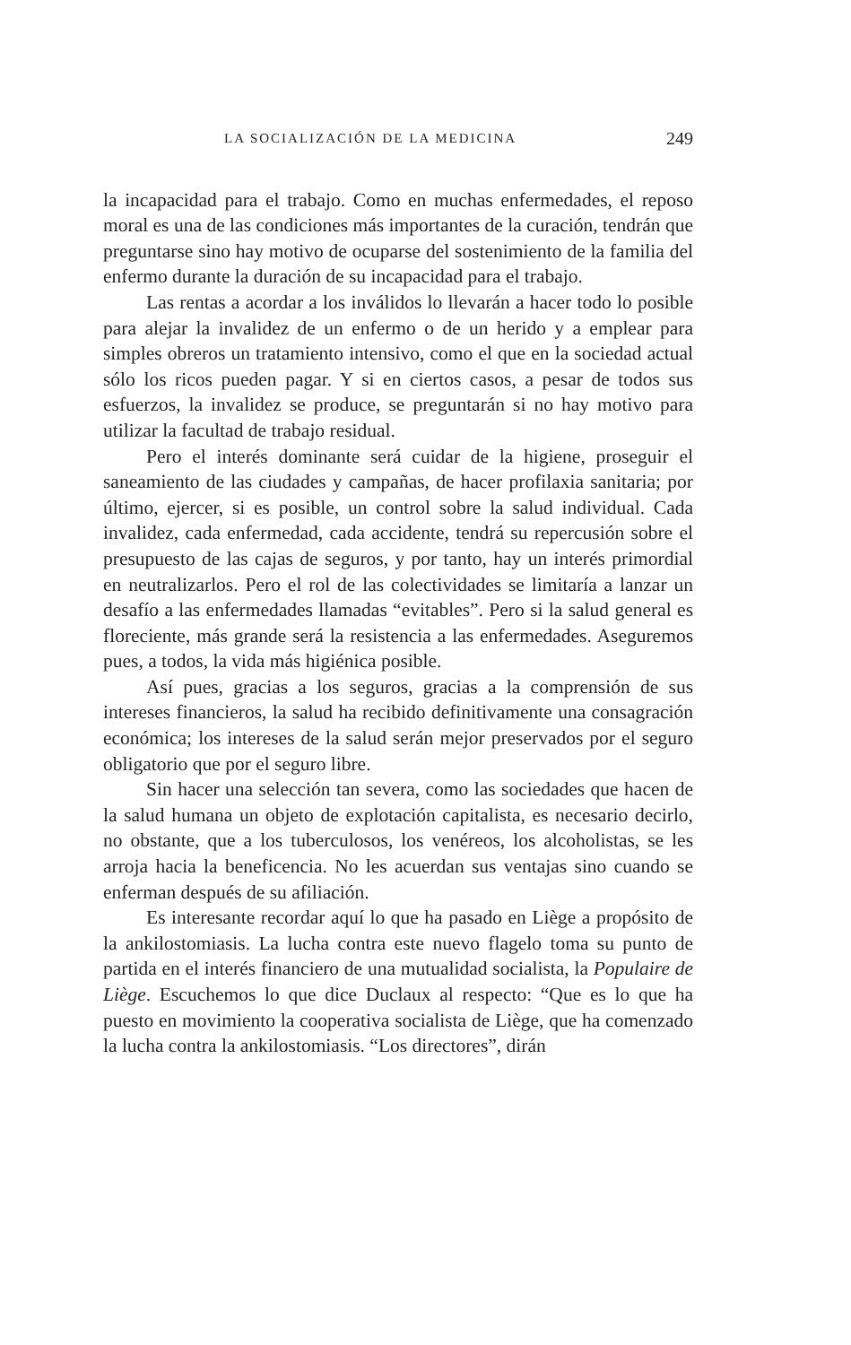LA SOCIALIZACIÓN DE LA MEDICINA 249
la incapacidad para el trabajo. Como en muchas enfermedades, el reposo moral es una de las condiciones más importantes de la curación, tendrán que preguntarse sino hay motivo de ocuparse del sostenimiento de la familia del enfermo durante la duración de su incapacidad para el trabajo.
Las rentas a acordar a los inválidos lo llevarán a hacer todo lo posible para alejar la invalidez de un enfermo o de un herido y a emplear para simples obreros un tratamiento intensivo, como el que en la sociedad actual sólo los ricos pueden pagar. Y si en ciertos casos, a pesar de todos sus esfuerzos, la invalidez se produce, se preguntarán si no hay motivo para utilizar la facultad de trabajo residual.
Pero el interés dominante será cuidar de la higiene, proseguir el saneamiento de las ciudades y campañas, de hacer profilaxia sanitaria; por último, ejercer, si es posible, un control sobre la salud individual. Cada invalidez, cada enfermedad, cada accidente, tendrá su repercusión sobre el presupuesto de las cajas de seguros, y por tanto, hay un interés primordial en neutralizarlos. Pero el rol de las colectividades se limitaría a lanzar un desafío a las enfermedades llamadas “evitables”. Pero si la salud general es floreciente, más grande será la resistencia a las enfermedades. Aseguremos pues, a todos, la vida más higiénica posible.
Así pues, gracias a los seguros, gracias a la comprensión de sus intereses financieros, la salud ha recibido definitivamente una consagración económica; los intereses de la salud serán mejor preservados por el seguro obligatorio que por el seguro libre.
Sin hacer una selección tan severa, como las sociedades que hacen de la salud humana un objeto de explotación capitalista, es necesario decirlo, no obstante, que a los tuberculosos, los venéreos, los alcoholistas, se les arroja hacia la beneficencia. No les acuerdan sus ventajas sino cuando se enferman después de su afiliación.
Es interesante recordar aquí lo que ha pasado en Liège a propósito de la ankilostomiasis. La lucha contra este nuevo flagelo toma su punto de partida en el interés financiero de una mutualidad socialista, la Populaire de Liège. Escuchemos lo que dice Duclaux al respecto: “Que es lo que ha puesto en movimiento la cooperativa socialista de Liège, que ha comenzado la lucha contra la ankilostomiasis. “Los directores”, dirán